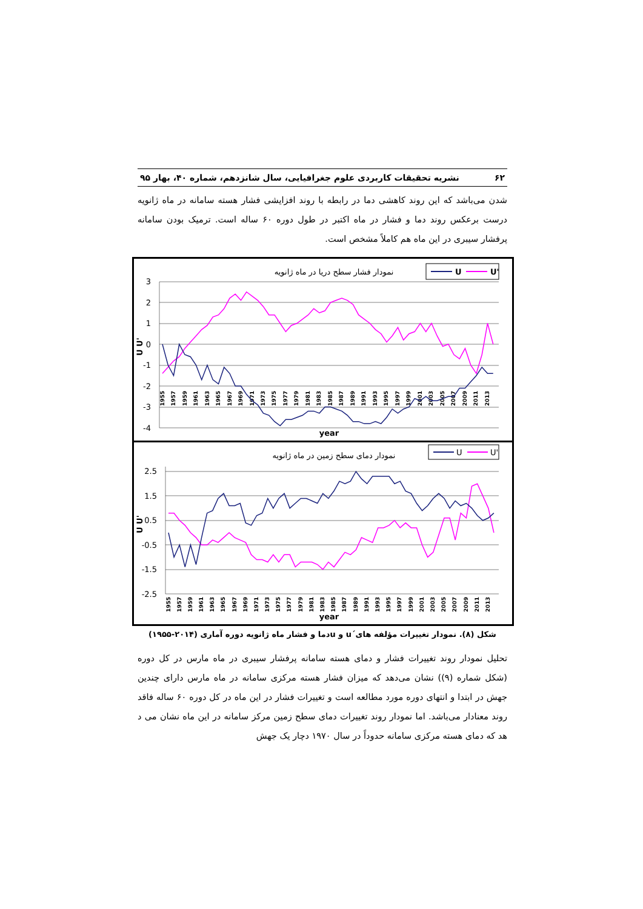۶۲ نشریه تحقیقات کاربردی علوم جغرافیایی، سال شانزدهم، شماره ۴۰، بهار ۹۵
شدن می‌باشد که این روند کاهشی دما در رابطه با روند افزایشی فشار هسته سامانه در ماه ژانویه درست برعکس روند دما و فشار در ماه اکتبر در طول دوره ۶۰ ساله است. ترمیک بودن سامانه پرفشار سیبری در این ماه هم کاملاً مشخص است.
نمودار فشار سطح دریا در ماه ژانویه
U
U'
3
2
1
0
-1
-2
-3
-4
U U'
1955
1957
1959
1961
1963
1965
1967
1969
1971
1973
1975
1977
1979
1981
1983
1985
1987
1989
1991
1993
1995
1997
1999
2001
2003
2005
2007
2009
2011
2013
year
نمودار دمای سطح زمین در ماه ژانویه
U
U'
2.5
1.5
0.5
-0.5
-1.5
-2.5
U U'
1955
1957
1959
1961
1963
1965
1967
1969
1971
1973
1975
1977
1979
1981
1983
1985
1987
1989
1991
1993
1995
1997
1999
2001
2003
2005
2007
2009
2011
2013
year
شکل (۸). نمودار تغییرات مؤلفه های´u و uدما و فشار ماه ژانویه دوره آماری (۲۰۱۴-۱۹۵۵)
تحلیل نمودار روند تغییرات فشار و دمای هسته سامانه پرفشار سیبری در ماه مارس در کل دوره (شکل شماره (۹)) نشان می‌دهد که میزان فشار هسته مرکزی سامانه در ماه مارس دارای چندین جهش در ابتدا و انتهای دوره مورد مطالعه است و تغییرات فشار در این ماه در کل دوره ۶۰ ساله فاقد روند معنادار می‌باشد. اما نمودار روند تغییرات دمای سطح زمین مرکز سامانه در این ماه نشان می د هد که دمای هسته مرکزی سامانه حدوداً در سال ۱۹۷۰ دچار یک جهش